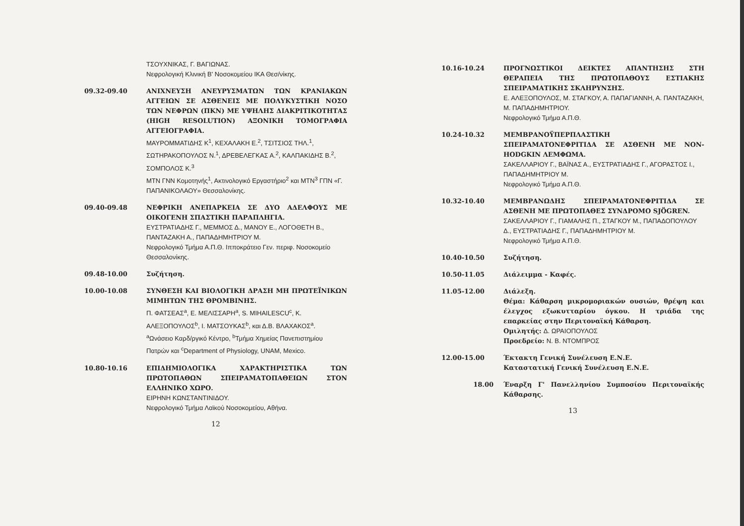ΤΣΟΥΧΝΙΚΑΣ, Γ. ΒΑΓΙΩΝΑΣ.
Νεφρολογική Κλινική Β' Νοσοκομείου ΙΚΑ Θεσ/νίκης.
09.32-09.40 ΑΝΙΧΝΕΥΣΗ ΑΝΕΥΡΥΣΜΑΤΩΝ ΤΩΝ ΚΡΑΝΙΑΚΩΝ ΑΓΓΕΙΩΝ ΣΕ ΑΣΘΕΝΕΙΣ ΜΕ ΠΟΛΥΚΥΣΤΙΚΗ ΝΟΣΟ ΤΩΝ ΝΕΦΡΩΝ (ΠΚΝ) ΜΕ ΥΨΗΛΗΣ ΔΙΑΚΡΙΤΙΚΟΤΗΤΑΣ (HIGH RESOLUTION) ΑΞΟΝΙΚΗ ΤΟΜΟΓΡΑΦΙΑ ΑΓΓΕΙΟΓΡΑΦΙΑ.
ΜΑΥΡΟΜΜΑΤΙΔΗΣ Κ<sup>1</sup>, ΚΕΧΑΛΑΚΗ Ε.<sup>2</sup>, ΤΣΙΤΣΙΟΣ ΤΗΛ.<sup>1</sup>, ΣΩΤΗΡΑΚΟΠΟΥΛΟΣ Ν.<sup>1</sup>, ΔΡΕΒΕΛΕΓΚΑΣ Α.<sup>2</sup>, ΚΑΛΠΑΚΙΔΗΣ Β.<sup>2</sup>, ΣΟΜΠΟΛΟΣ Κ.<sup>3</sup>
ΜΤΝ ΓΝΝ Κομοτηνής<sup>1</sup>, Ακτινολογικό Εργαστήριο<sup>2</sup> και ΜΤΝ<sup>3</sup> ΓΠΝ «Γ. ΠΑΠΑΝΙΚΟΛΑΟΥ» Θεσσαλονίκης.
09.40-09.48 ΝΕΦΡΙΚΗ ΑΝΕΠΑΡΚΕΙΑ ΣΕ ΔΥΟ ΑΔΕΛΦΟΥΣ ΜΕ ΟΙΚΟΓΕΝΗ ΣΠΑΣΤΙΚΗ ΠΑΡΑΠΛΗΓΙΑ.
ΕΥΣΤΡΑΤΙΑΔΗΣ Γ., ΜΕΜΜΟΣ Δ., ΜΑΝΟΥ Ε., ΛΟΓΟΘΕΤΗ Β., ΠΑΝΤΑΖΑΚΗ Α., ΠΑΠΑΔΗΜΗΤΡΙΟΥ Μ.
Νεφρολογικό Τμήμα Α.Π.Θ. Ιπποκράτειο Γεν. περιφ. Νοσοκομείο Θεσσαλονίκης.
09.48-10.00 Συζήτηση.
10.00-10.08 ΣΥΝΘΕΣΗ ΚΑΙ ΒΙΟΛΟΓΙΚΗ ΔΡΑΣΗ ΜΗ ΠΡΩΤΕΪΝΙΚΩΝ ΜΙΜΗΤΩΝ ΤΗΣ ΘΡΟΜΒΙΝΗΣ.
Π. ΦΑΤΣΕΑΣ<sup>a</sup>, Ε. ΜΕΛΙΣΣΑΡΗ<sup>a</sup>, S. MIHAILESCU<sup>c</sup>, Κ. ΑΛΕΞΟΠΟΥΛΟΣ<sup>b</sup>, Ι. ΜΑΤΣΟΥΚΑΣ<sup>b</sup>, και Δ.Β. ΒΛΑΧΑΚΟΣ<sup>a</sup>.
<sup>a</sup> Ωνάσειο Καρδ/ργικό Κέντρο, <sup>b</sup>Τμήμα Χημείας Πανεπιστημίου Πατρών και <sup>c</sup>Department of Physiology, UNAM, Mexico.
10.80-10.16 ΕΠΙΔΗΜΙΟΛΟΓΙΚΑ ΧΑΡΑΚΤΗΡΙΣΤΙΚΑ ΤΩΝ ΠΡΩΤΟΠΑΘΩΝ ΣΠΕΙΡΑΜΑΤΟΠΑΘΕΙΩΝ ΣΤΟΝ ΕΛΛΗΝΙΚΟ ΧΩΡΟ.
ΕΙΡΗΝΗ ΚΩΝΣΤΑΝΤΙΝΙΔΟΥ.
Νεφρολογικό Τμήμα Λαϊκού Νοσοκομείου, Αθήνα.
12
10.16-10.24 ΠΡΟΓΝΩΣΤΙΚΟΙ ΔΕΙΚΤΕΣ ΑΠΑΝΤΗΣΗΣ ΣΤΗ ΘΕΡΑΠΕΙΑ ΤΗΣ ΠΡΩΤΟΠΑΘΟΥΣ ΕΣΤΙΑΚΗΣ ΣΠΕΙΡΑΜΑΤΙΚΗΣ ΣΚΛΗΡΥΝΣΗΣ.
Ε. ΑΛΕΞΟΠΟΥΛΟΣ, Μ. ΣΤΑΓΚΟΥ, Α. ΠΑΠΑΓΙΑΝΝΗ, Α. ΠΑΝΤΑΖΑΚΗ, Μ. ΠΑΠΑΔΗΜΗΤΡΙΟΥ.
Νεφρολογικό Τμήμα Α.Π.Θ.
10.24-10.32 ΜΕΜΒΡΑΝΟΫΠΕΡΠΛΑΣΤΙΚΗ ΣΠΕΙΡΑΜΑΤΟΝΕΦΡΙΤΙΔΑ ΣΕ ΑΣΘΕΝΗ ΜΕ NON-HODGKIN ΛΕΜΦΩΜΑ.
ΣΑΚΕΛΛΑΡΙΟΥ Γ., ΒΑΪΝΑΣ Α., ΕΥΣΤΡΑΤΙΑΔΗΣ Γ., ΑΓΟΡΑΣΤΟΣ Ι., ΠΑΠΑΔΗΜΗΤΡΙΟΥ Μ.
Νεφρολογικό Τμήμα Α.Π.Θ.
10.32-10.40 ΜΕΜΒΡΑΝΩΔΗΣ ΣΠΕΙΡΑΜΑΤΟΝΕΦΡΙΤΙΔΑ ΣΕ ΑΣΘΕΝΗ ΜΕ ΠΡΩΤΟΠΑΘΕΣ ΣΥΝΔΡΟΜΟ SJÖGREN.
ΣΑΚΕΛΛΑΡΙΟΥ Γ., ΓΙΑΜΑΛΗΣ Π., ΣΤΑΓΚΟΥ Μ., ΠΑΠΑΔΟΠΟΥΛΟΥ Δ., ΕΥΣΤΡΑΤΙΑΔΗΣ Γ., ΠΑΠΑΔΗΜΗΤΡΙΟΥ Μ.
Νεφρολογικό Τμήμα Α.Π.Θ.
10.40-10.50 Συζήτηση.
10.50-11.05 Διάλειμμα - Καφές.
11.05-12.00 Διάλεξη.
Θέμα: Κάθαρση μικρομοριακών ουσιών, θρέψη και έλεγχος εξωκυτταρίου όγκου. Η τριάδα της επαρκείας στην Περιτοναϊκή Κάθαρση.
Ομιλητής: Δ. ΩΡΑΙΟΠΟΥΛΟΣ
Προεδρείο: Ν. Β. ΝΤΟΜΠΡΟΣ
12.00-15.00 Έκτακτη Γενική Συνέλευση Ε.Ν.Ε.
Καταστατική Γενική Συνέλευση Ε.Ν.Ε.
18.00 Έναρξη Γ' Πανελληνίου Συμποσίου Περιτοναϊκής Κάθαρσης.
13